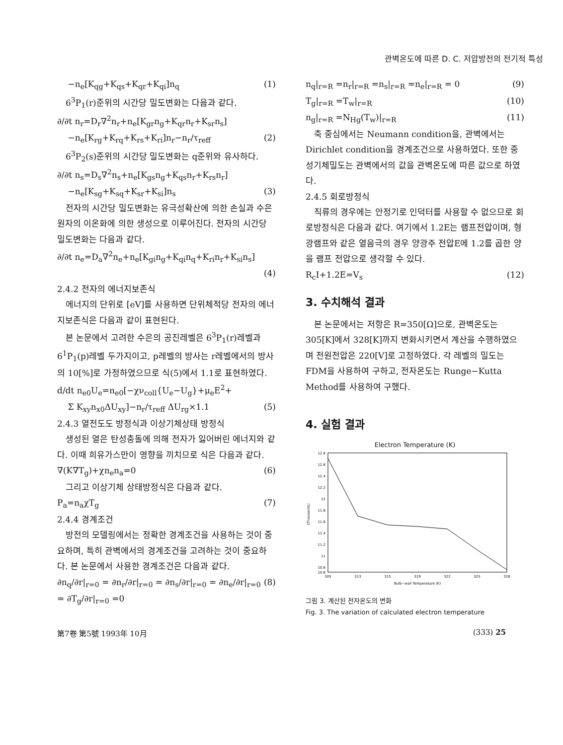관벽온도에 따른 D. C. 저압방전의 전기적 특성
−n<sub>e</sub>[K<sub>qg</sub>+K<sub>qs</sub>+K<sub>qr</sub>+K<sub>qi</sub>]n<sub>q</sub> (1)
6<sup>3</sup>P<sub>1</sub>(r)준위의 시간당 밀도변화는 다음과 같다.
∂/∂t n<sub>r</sub>=D<sub>r</sub>∇<sup>2</sup>n<sub>r</sub>+n<sub>e</sub>[K<sub>gr</sub>n<sub>g</sub>+K<sub>qr</sub>n<sub>r</sub>+K<sub>sr</sub>n<sub>s</sub>]
−n<sub>e</sub>[K<sub>rg</sub>+K<sub>rq</sub>+K<sub>rs</sub>+K<sub>ri</sub>]n<sub>r</sub>−n<sub>r</sub>/τ<sub>reff</sub> (2)
6<sup>3</sup>P<sub>2</sub>(s)준위의 시간당 밀도변화는 q준위와 유사하다.
∂/∂t n<sub>s</sub>=D<sub>s</sub>∇<sup>2</sup>n<sub>s</sub>+n<sub>e</sub>[K<sub>gs</sub>n<sub>g</sub>+K<sub>qs</sub>n<sub>r</sub>+K<sub>rs</sub>n<sub>r</sub>]
−n<sub>e</sub>[K<sub>sg</sub>+K<sub>sq</sub>+K<sub>sr</sub>+K<sub>si</sub>]n<sub>s</sub> (3)
전자의 시간당 밀도변화는 유극성확산에 의한 손실과 수은원자의 이온화에 의한 생성으로 이루어진다. 전자의 시간당 밀도변화는 다음과 같다.
∂/∂t n<sub>e</sub>=D<sub>a</sub>∇<sup>2</sup>n<sub>e</sub>+n<sub>e</sub>[K<sub>gi</sub>n<sub>g</sub>+K<sub>qi</sub>n<sub>q</sub>+K<sub>ri</sub>n<sub>r</sub>+K<sub>si</sub>n<sub>s</sub>]
(4)
2.4.2 전자의 에너지보존식
에너지의 단위로 [eV]를 사용하면 단위체적당 전자의 에너지보존식은 다음과 같이 표현된다.
본 논문에서 고려한 수은의 공진레벨은 6<sup>3</sup>P<sub>1</sub>(r)레벨과 6<sup>1</sup>P<sub>1</sub>(p)레벨 두가지이고, p레벨의 방사는 r레벨에서의 방사의 10[%]로 가정하였으므로 식(5)에서 1.1로 표현하였다.
d/dt n<sub>e0</sub>U<sub>e</sub>=n<sub>e0</sub>[−χν<sub>coll</sub>{U<sub>e</sub>−U<sub>g</sub>}+μ<sub>e</sub>E<sup>2</sup>+
Σ K<sub>xy</sub>n<sub>x0</sub>ΔU<sub>xy</sub>]−n<sub>r</sub>/τ<sub>reff</sub> ΔU<sub>rg</sub>×1.1 (5)
2.4.3 열전도도 방정식과 이상기체상태 방정식
생성된 열은 탄성충돌에 의해 전자가 잃어버린 에너지와 같다. 이때 희유가스만이 영향을 끼치므로 식은 다음과 같다.
∇(K∇T<sub>g</sub>)+χn<sub>e</sub>n<sub>a</sub>=0 (6)
그리고 이상기체 상태방정식은 다음과 같다.
P<sub>a</sub>=n<sub>a</sub>χT<sub>g</sub> (7)
2.4.4 경계조건
방전의 모델링에서는 정확한 경계조건을 사용하는 것이 중요하며, 특히 관벽에서의 경계조건을 고려하는 것이 중요하다. 본 논문에서 사용한 경계조건은 다음과 같다.
∂n<sub>q</sub>/∂r|<sub>r=0</sub> = ∂n<sub>r</sub>/∂r|<sub>r=0</sub> = ∂n<sub>s</sub>/∂r|<sub>r=0</sub> = ∂n<sub>e</sub>/∂r|<sub>r=0</sub> = ∂T<sub>g</sub>/∂r|<sub>r=0</sub> =0 (8)
n<sub>q</sub>|<sub>r=R</sub> =n<sub>r</sub>|<sub>r=R</sub> =n<sub>s</sub>|<sub>r=R</sub> =n<sub>e</sub>|<sub>r=R</sub> = 0 (9)
T<sub>g</sub>|<sub>r=R</sub> =T<sub>w</sub>|<sub>r=R</sub> (10)
n<sub>g</sub>|<sub>r=R</sub> =N<sub>Hg</sub>(T<sub>w</sub>)|<sub>r=R</sub> (11)
축 중심에서는 Neumann condition을, 관벽에서는 Dirichlet condition을 경계조건으로 사용하였다. 또한 중성기체밀도는 관벽에서의 값을 관벽온도에 따른 값으로 하였다.
2.4.5 회로방정식
직류의 경우에는 안정기로 인덕터를 사용할 수 없으므로 회로방정식은 다음과 같다. 여기에서 1.2E는 램프전압이며, 형광램프와 같은 열음극의 경우 양광주 전압E에 1.2를 곱한 양을 램프 전압으로 생각할 수 있다.
R<sub>c</sub>I+1.2E=V<sub>s</sub> (12)
3. 수치해석 결과
본 논문에서는 저항은 R=350[Ω]으로, 관벽온도는 305[K]에서 328[K]까지 변화시키면서 계산을 수행하였으며 전원전압은 220[V]로 고정하였다. 각 레벨의 밀도는 FDM을 사용하여 구하고, 전자온도는 Runge−Kutta Method를 사용하여 구했다.
4. 실험 결과
Electron Temperature (K)
(Thousands)
12.8
12.6
12.4
12.2
12
11.8
11.6
11.4
11.2
11
10.8
10.6
305
313
315
319
322
325
328
Bulb−wall Temperature (K)
그림 3. 계산된 전자온도의 변화
Fig. 3. The variation of calculated electron temperature
第7卷 第5號 1993年 10月 (333) 25